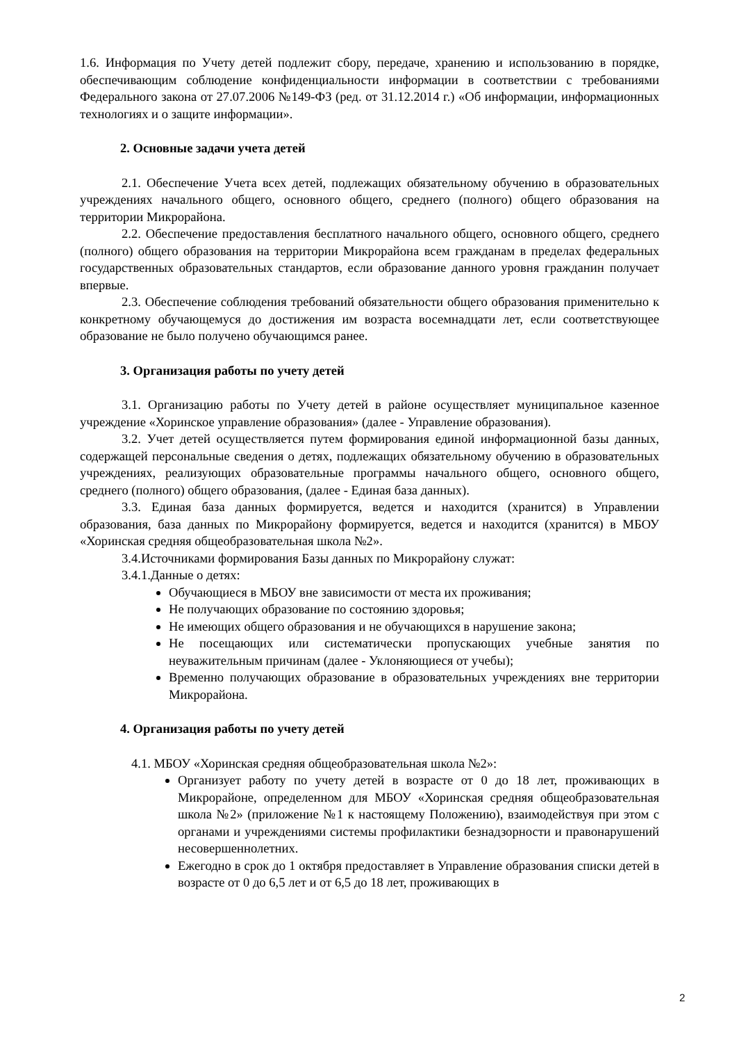1.6. Информация по Учету детей подлежит сбору, передаче, хранению и использованию в порядке, обеспечивающим соблюдение конфиденциальности информации в соответствии с требованиями Федерального закона от 27.07.2006 №149-ФЗ (ред. от 31.12.2014 г.) «Об информации, информационных технологиях и о защите информации».
2. Основные задачи учета детей
2.1. Обеспечение Учета всех детей, подлежащих обязательному обучению в образовательных учреждениях начального общего, основного общего, среднего (полного) общего образования на территории Микрорайона.
2.2. Обеспечение предоставления бесплатного начального общего, основного общего, среднего (полного) общего образования на территории Микрорайона всем гражданам в пределах федеральных государственных образовательных стандартов, если образование данного уровня гражданин получает впервые.
2.3. Обеспечение соблюдения требований обязательности общего образования применительно к конкретному обучающемуся до достижения им возраста восемнадцати лет, если соответствующее образование не было получено обучающимся ранее.
3. Организация работы по учету детей
3.1. Организацию работы по Учету детей в районе осуществляет муниципальное казенное учреждение «Хоринское управление образования» (далее - Управление образования).
3.2. Учет детей осуществляется путем формирования единой информационной базы данных, содержащей персональные сведения о детях, подлежащих обязательному обучению в образовательных учреждениях, реализующих образовательные программы начального общего, основного общего, среднего (полного) общего образования, (далее - Единая база данных).
3.3. Единая база данных формируется, ведется и находится (хранится) в Управлении образования, база данных по Микрорайону формируется, ведется и находится (хранится) в МБОУ «Хоринская средняя общеобразовательная школа №2».
3.4.Источниками формирования Базы данных по Микрорайону служат:
3.4.1.Данные о детях:
Обучающиеся в МБОУ вне зависимости от места их проживания;
Не получающих образование по состоянию здоровья;
Не имеющих общего образования и не обучающихся в нарушение закона;
Не посещающих или систематически пропускающих учебные занятия по неуважительным причинам (далее - Уклоняющиеся от учебы);
Временно получающих образование в образовательных учреждениях вне территории Микрорайона.
4. Организация работы по учету детей
4.1. МБОУ «Хоринская средняя общеобразовательная школа №2»:
Организует работу по учету детей в возрасте от 0 до 18 лет, проживающих в Микрорайоне, определенном для МБОУ «Хоринская средняя общеобразовательная школа №2» (приложение №1 к настоящему Положению), взаимодействуя при этом с органами и учреждениями системы профилактики безнадзорности и правонарушений несовершеннолетних.
Ежегодно в срок до 1 октября предоставляет в Управление образования списки детей в возрасте от 0 до 6,5 лет и от 6,5 до 18 лет, проживающих в
2